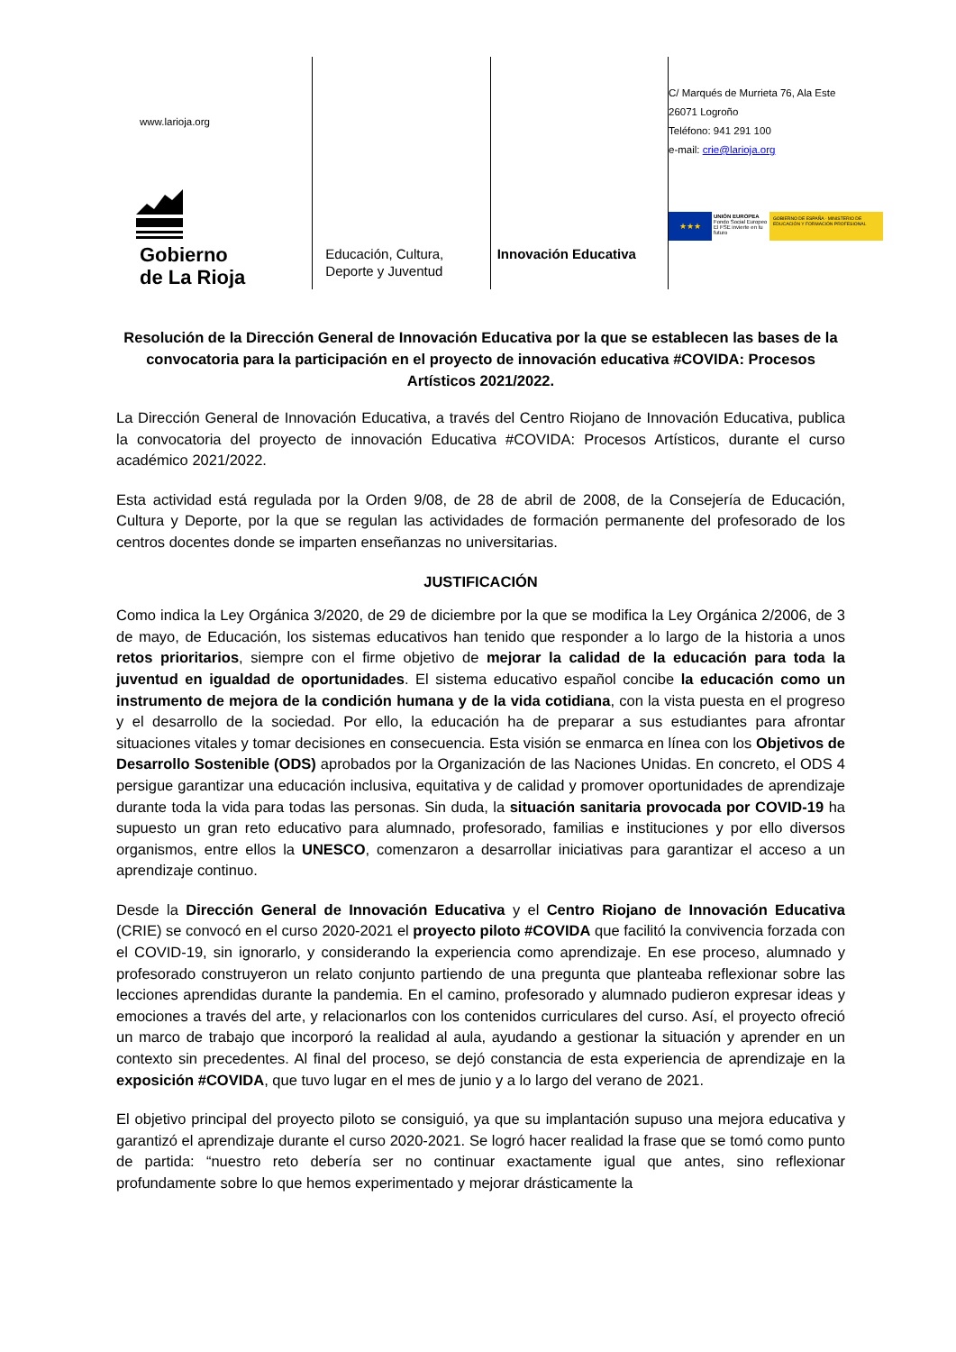www.larioja.org
Gobierno
de La Rioja
Educación, Cultura,
Deporte y Juventud
Innovación Educativa
C/ Marqués de Murrieta 76, Ala Este
26071 Logroño
Teléfono: 941 291 100
e-mail: crie@larioja.org
★★★
UNIÓN EUROPEA
Fondo Social Europeo
El FSE invierte en tu futuro
GOBIERNO DE ESPAÑA · MINISTERIO DE EDUCACIÓN Y FORMACIÓN PROFESIONAL
Resolución de la Dirección General de Innovación Educativa por la que se establecen las bases de la convocatoria para la participación en el proyecto de innovación educativa #COVIDA: Procesos Artísticos 2021/2022.
La Dirección General de Innovación Educativa, a través del Centro Riojano de Innovación Educativa, publica la convocatoria del proyecto de innovación Educativa #COVIDA: Procesos Artísticos, durante el curso académico 2021/2022.
Esta actividad está regulada por la Orden 9/08, de 28 de abril de 2008, de la Consejería de Educación, Cultura y Deporte, por la que se regulan las actividades de formación permanente del profesorado de los centros docentes donde se imparten enseñanzas no universitarias.
JUSTIFICACIÓN
Como indica la Ley Orgánica 3/2020, de 29 de diciembre por la que se modifica la Ley Orgánica 2/2006, de 3 de mayo, de Educación, los sistemas educativos han tenido que responder a lo largo de la historia a unos retos prioritarios, siempre con el firme objetivo de mejorar la calidad de la educación para toda la juventud en igualdad de oportunidades. El sistema educativo español concibe la educación como un instrumento de mejora de la condición humana y de la vida cotidiana, con la vista puesta en el progreso y el desarrollo de la sociedad. Por ello, la educación ha de preparar a sus estudiantes para afrontar situaciones vitales y tomar decisiones en consecuencia. Esta visión se enmarca en línea con los Objetivos de Desarrollo Sostenible (ODS) aprobados por la Organización de las Naciones Unidas. En concreto, el ODS 4 persigue garantizar una educación inclusiva, equitativa y de calidad y promover oportunidades de aprendizaje durante toda la vida para todas las personas. Sin duda, la situación sanitaria provocada por COVID-19 ha supuesto un gran reto educativo para alumnado, profesorado, familias e instituciones y por ello diversos organismos, entre ellos la UNESCO, comenzaron a desarrollar iniciativas para garantizar el acceso a un aprendizaje continuo.
Desde la Dirección General de Innovación Educativa y el Centro Riojano de Innovación Educativa (CRIE) se convocó en el curso 2020-2021 el proyecto piloto #COVIDA que facilitó la convivencia forzada con el COVID-19, sin ignorarlo, y considerando la experiencia como aprendizaje. En ese proceso, alumnado y profesorado construyeron un relato conjunto partiendo de una pregunta que planteaba reflexionar sobre las lecciones aprendidas durante la pandemia. En el camino, profesorado y alumnado pudieron expresar ideas y emociones a través del arte, y relacionarlos con los contenidos curriculares del curso. Así, el proyecto ofreció un marco de trabajo que incorporó la realidad al aula, ayudando a gestionar la situación y aprender en un contexto sin precedentes. Al final del proceso, se dejó constancia de esta experiencia de aprendizaje en la exposición #COVIDA, que tuvo lugar en el mes de junio y a lo largo del verano de 2021.
El objetivo principal del proyecto piloto se consiguió, ya que su implantación supuso una mejora educativa y garantizó el aprendizaje durante el curso 2020-2021. Se logró hacer realidad la frase que se tomó como punto de partida: “nuestro reto debería ser no continuar exactamente igual que antes, sino reflexionar profundamente sobre lo que hemos experimentado y mejorar drásticamente la